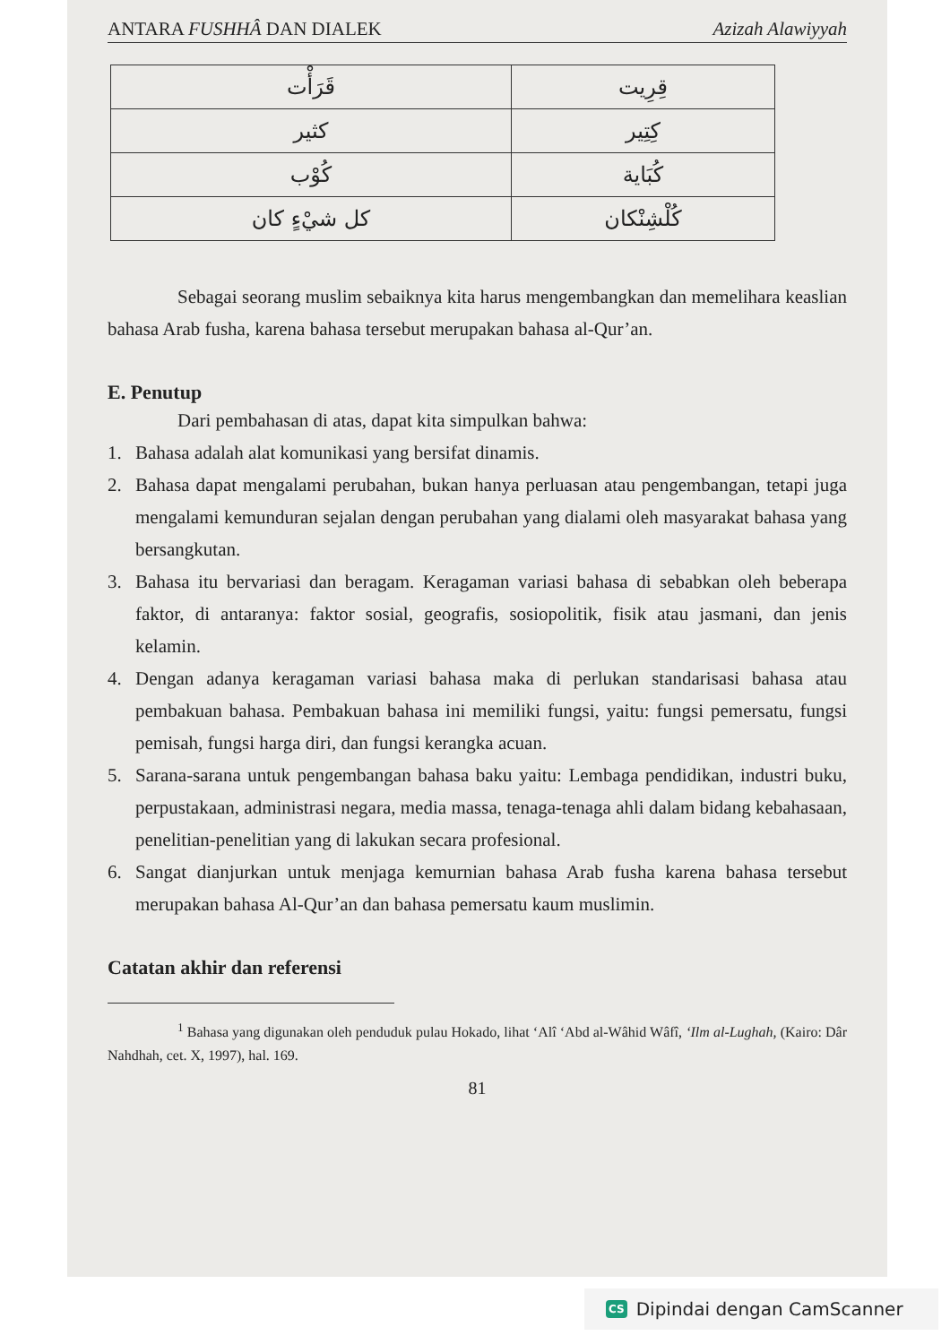ANTARA FUSHHÂ DAN DIALEK Azizah Alawiyyah
| قَرَأْت | قِرِيت |
| كثير | كِتِير |
| كُوْب | كُبَاية |
| كل شيْءٍ كان | كُلْشِنْكان |
Sebagai seorang muslim sebaiknya kita harus mengembangkan dan memelihara keaslian bahasa Arab fusha, karena bahasa tersebut merupakan bahasa al-Qur’an.
E. Penutup
Dari pembahasan di atas, dapat kita simpulkan bahwa:
1. Bahasa adalah alat komunikasi yang bersifat dinamis.
2. Bahasa dapat mengalami perubahan, bukan hanya perluasan atau pengembangan, tetapi juga mengalami kemunduran sejalan dengan perubahan yang dialami oleh masyarakat bahasa yang bersangkutan.
3. Bahasa itu bervariasi dan beragam. Keragaman variasi bahasa di sebabkan oleh beberapa faktor, di antaranya: faktor sosial, geografis, sosiopolitik, fisik atau jasmani, dan jenis kelamin.
4. Dengan adanya keragaman variasi bahasa maka di perlukan standarisasi bahasa atau pembakuan bahasa. Pembakuan bahasa ini memiliki fungsi, yaitu: fungsi pemersatu, fungsi pemisah, fungsi harga diri, dan fungsi kerangka acuan.
5. Sarana-sarana untuk pengembangan bahasa baku yaitu: Lembaga pendidikan, industri buku, perpustakaan, administrasi negara, media massa, tenaga-tenaga ahli dalam bidang kebahasaan, penelitian-penelitian yang di lakukan secara profesional.
6. Sangat dianjurkan untuk menjaga kemurnian bahasa Arab fusha karena bahasa tersebut merupakan bahasa Al-Qur’an dan bahasa pemersatu kaum muslimin.
Catatan akhir dan referensi
<sup>1</sup> Bahasa yang digunakan oleh penduduk pulau Hokado, lihat ‘Alî ‘Abd al-Wâhid Wâfî, ‘Ilm al-Lughah, (Kairo: Dâr Nahdhah, cet. X, 1997), hal. 169.
81
CS Dipindai dengan CamScanner